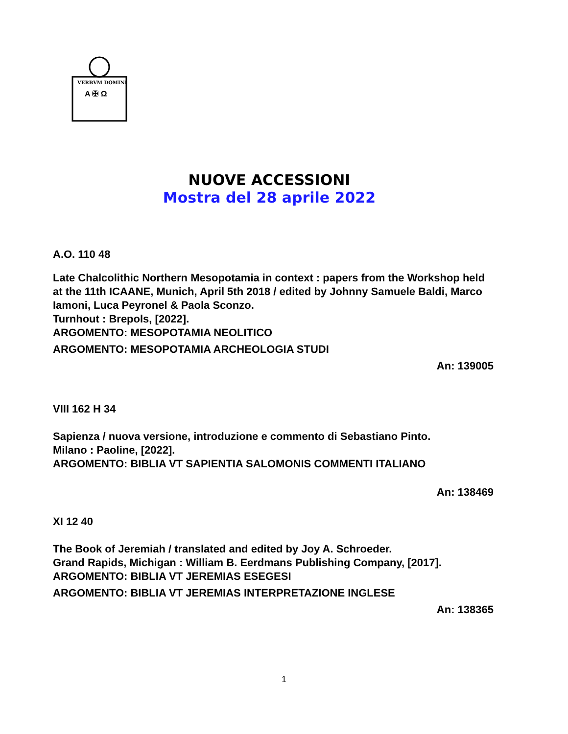VERBVM DOMINI
A ✠ Ω
NUOVE ACCESSIONI
Mostra del 28 aprile 2022
A.O. 110 48
Late Chalcolithic Northern Mesopotamia in context : papers from the Workshop held at the 11th ICAANE, Munich, April 5th 2018 / edited by Johnny Samuele Baldi, Marco Iamoni, Luca Peyronel & Paola Sconzo.
Turnhout : Brepols, [2022].
ARGOMENTO: MESOPOTAMIA NEOLITICO
ARGOMENTO: MESOPOTAMIA ARCHEOLOGIA STUDI
An: 139005
VIII 162 H 34
Sapienza / nuova versione, introduzione e commento di Sebastiano Pinto.
Milano : Paoline, [2022].
ARGOMENTO: BIBLIA VT SAPIENTIA SALOMONIS COMMENTI ITALIANO
An: 138469
XI 12 40
The Book of Jeremiah / translated and edited by Joy A. Schroeder.
Grand Rapids, Michigan : William B. Eerdmans Publishing Company, [2017].
ARGOMENTO: BIBLIA VT JEREMIAS ESEGESI
ARGOMENTO: BIBLIA VT JEREMIAS INTERPRETAZIONE INGLESE
An: 138365
1